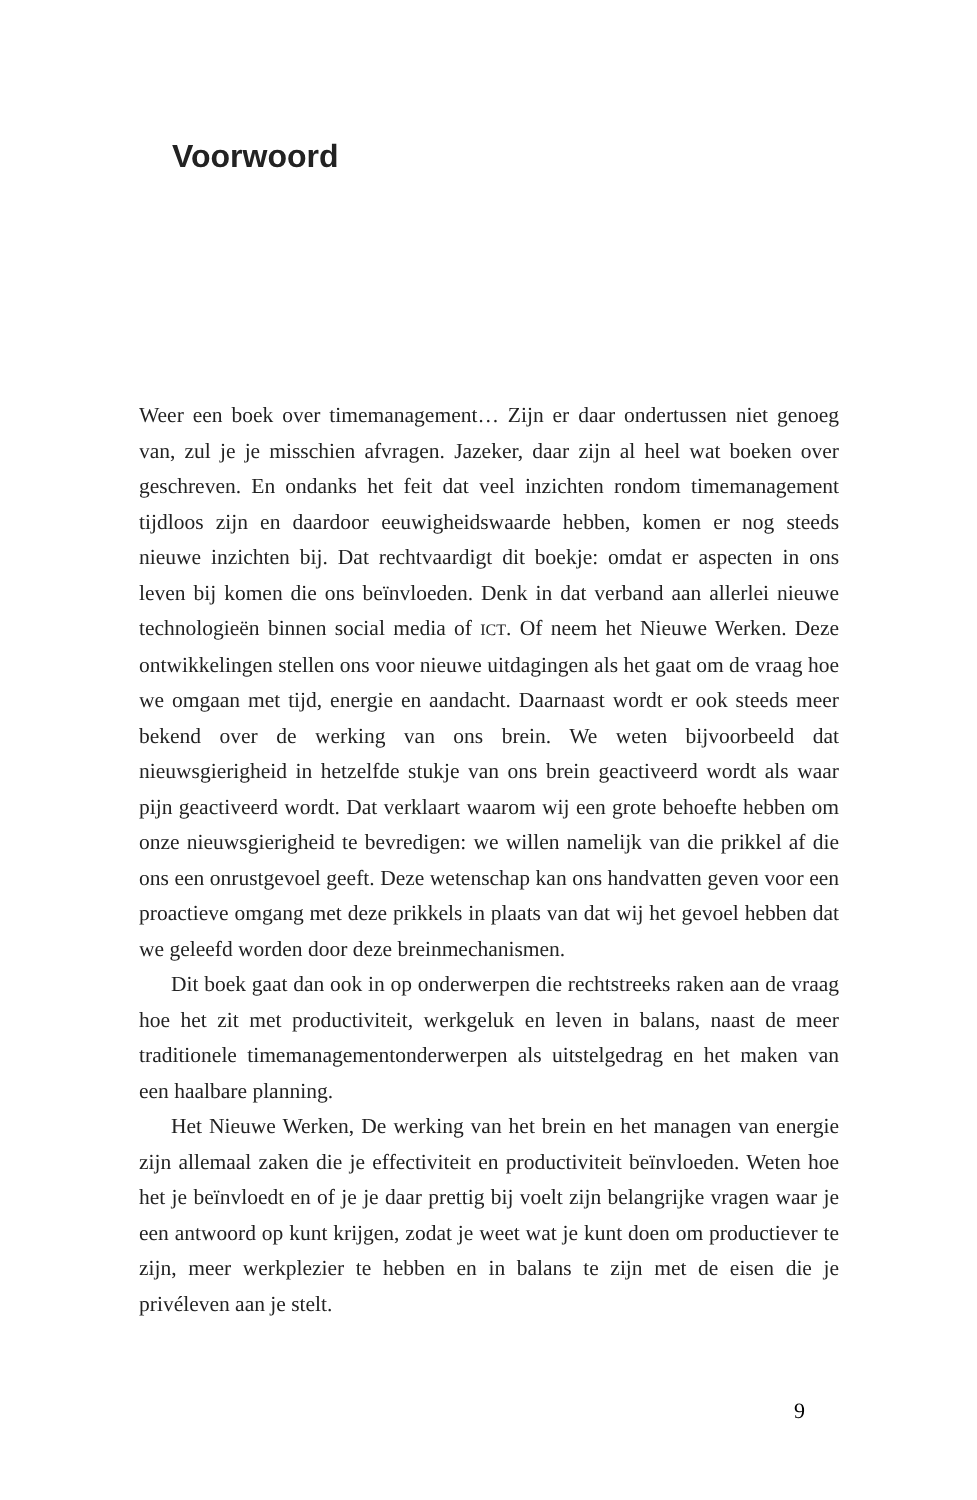Voorwoord
Weer een boek over timemanagement… Zijn er daar ondertussen niet genoeg van, zul je je misschien afvragen. Jazeker, daar zijn al heel wat boeken over geschreven. En ondanks het feit dat veel inzichten rondom timemanagement tijdloos zijn en daardoor eeuwigheidswaarde hebben, komen er nog steeds nieuwe inzichten bij. Dat rechtvaardigt dit boekje: omdat er aspecten in ons leven bij komen die ons beïnvloeden. Denk in dat verband aan allerlei nieuwe technologieën binnen social media of ICT. Of neem het Nieuwe Werken. Deze ontwikkelingen stellen ons voor nieuwe uitdagingen als het gaat om de vraag hoe we omgaan met tijd, energie en aandacht. Daarnaast wordt er ook steeds meer bekend over de werking van ons brein. We weten bijvoorbeeld dat nieuwsgierigheid in hetzelfde stukje van ons brein geactiveerd wordt als waar pijn geactiveerd wordt. Dat verklaart waarom wij een grote behoefte hebben om onze nieuwsgierigheid te bevredigen: we willen namelijk van die prikkel af die ons een onrustgevoel geeft. Deze wetenschap kan ons handvatten geven voor een proactieve omgang met deze prikkels in plaats van dat wij het gevoel hebben dat we geleefd worden door deze breinmechanismen.
Dit boek gaat dan ook in op onderwerpen die rechtstreeks raken aan de vraag hoe het zit met productiviteit, werkgeluk en leven in balans, naast de meer traditionele timemanagementonderwerpen als uitstelgedrag en het maken van een haalbare planning.
Het Nieuwe Werken, De werking van het brein en het managen van energie zijn allemaal zaken die je effectiviteit en productiviteit beïnvloeden. Weten hoe het je beïnvloedt en of je je daar prettig bij voelt zijn belangrijke vragen waar je een antwoord op kunt krijgen, zodat je weet wat je kunt doen om productiever te zijn, meer werkplezier te hebben en in balans te zijn met de eisen die je privéleven aan je stelt.
9